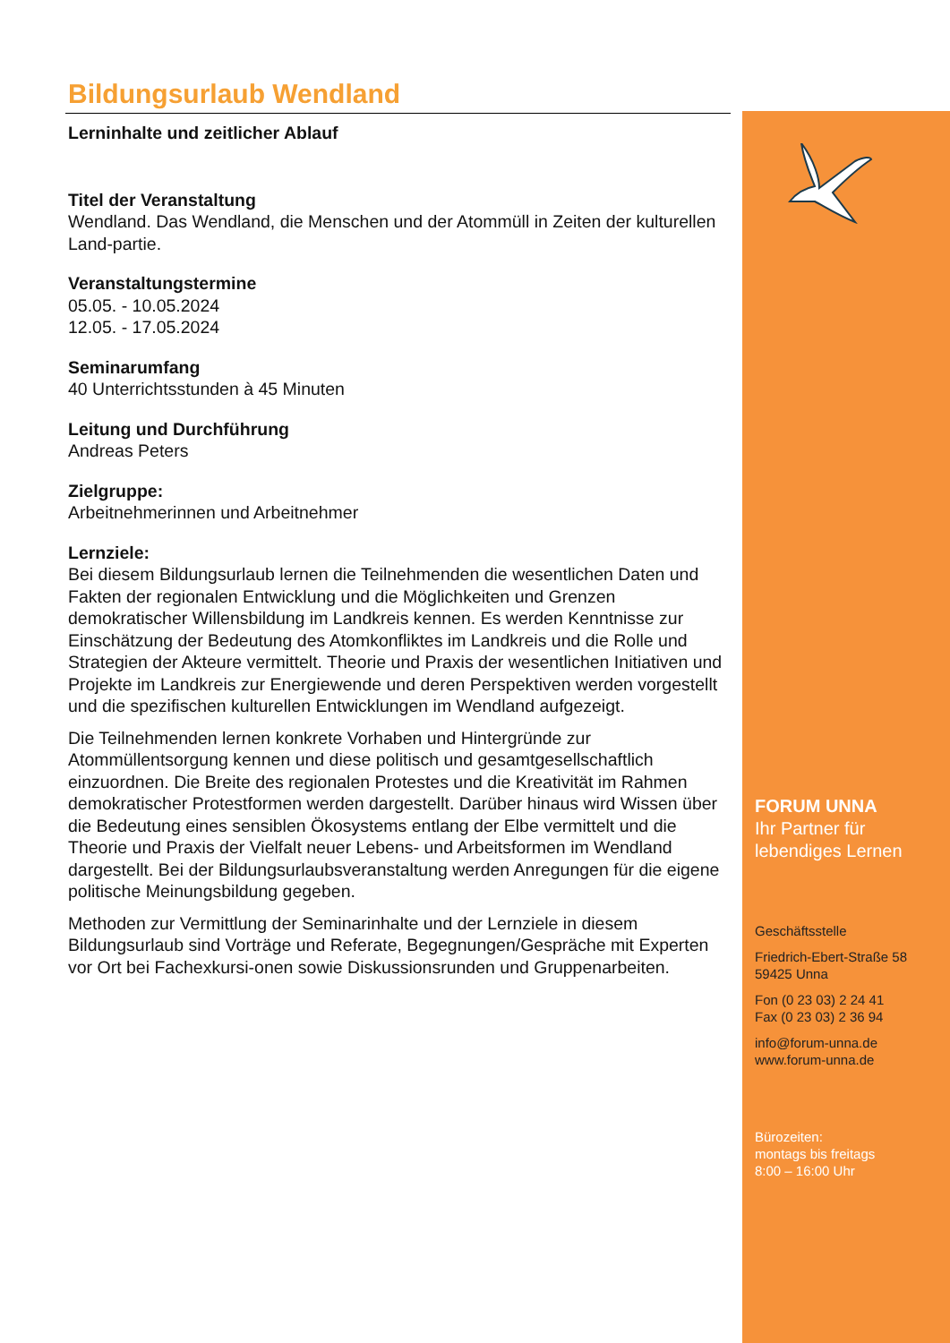Bildungsurlaub Wendland
Lerninhalte und zeitlicher Ablauf
Titel der Veranstaltung
Wendland. Das Wendland, die Menschen und der Atommüll in Zeiten der kulturellen Land-partie.
Veranstaltungstermine
05.05. - 10.05.2024
12.05. - 17.05.2024
Seminarumfang
40 Unterrichtsstunden à 45 Minuten
Leitung und Durchführung
Andreas Peters
Zielgruppe:
Arbeitnehmerinnen und Arbeitnehmer
Lernziele:
Bei diesem Bildungsurlaub lernen die Teilnehmenden die wesentlichen Daten und Fakten der regionalen Entwicklung und die Möglichkeiten und Grenzen demokratischer Willensbildung im Landkreis kennen. Es werden Kenntnisse zur Einschätzung der Bedeutung des Atomkonfliktes im Landkreis und die Rolle und Strategien der Akteure vermittelt. Theorie und Praxis der wesentlichen Initiativen und Projekte im Landkreis zur Energiewende und deren Perspektiven werden vorgestellt und die spezifischen kulturellen Entwicklungen im Wendland aufgezeigt.
Die Teilnehmenden lernen konkrete Vorhaben und Hintergründe zur Atommüllentsorgung kennen und diese politisch und gesamtgesellschaftlich einzuordnen. Die Breite des regionalen Protestes und die Kreativität im Rahmen demokratischer Protestformen werden dargestellt. Darüber hinaus wird Wissen über die Bedeutung eines sensiblen Ökosystems entlang der Elbe vermittelt und die Theorie und Praxis der Vielfalt neuer Lebens- und Arbeitsformen im Wendland dargestellt. Bei der Bildungsurlaubsveranstaltung werden Anregungen für die eigene politische Meinungsbildung gegeben.
Methoden zur Vermittlung der Seminarinhalte und der Lernziele in diesem Bildungsurlaub sind Vorträge und Referate, Begegnungen/Gespräche mit Experten vor Ort bei Fachexkursi-onen sowie Diskussionsrunden und Gruppenarbeiten.
FORUM UNNA
Ihr Partner für
lebendiges Lernen
Geschäftsstelle
Friedrich-Ebert-Straße 58
59425 Unna
Fon (0 23 03) 2 24 41
Fax (0 23 03) 2 36 94
info@forum-unna.de
www.forum-unna.de
Bürozeiten:
montags bis freitags
8:00 – 16:00 Uhr